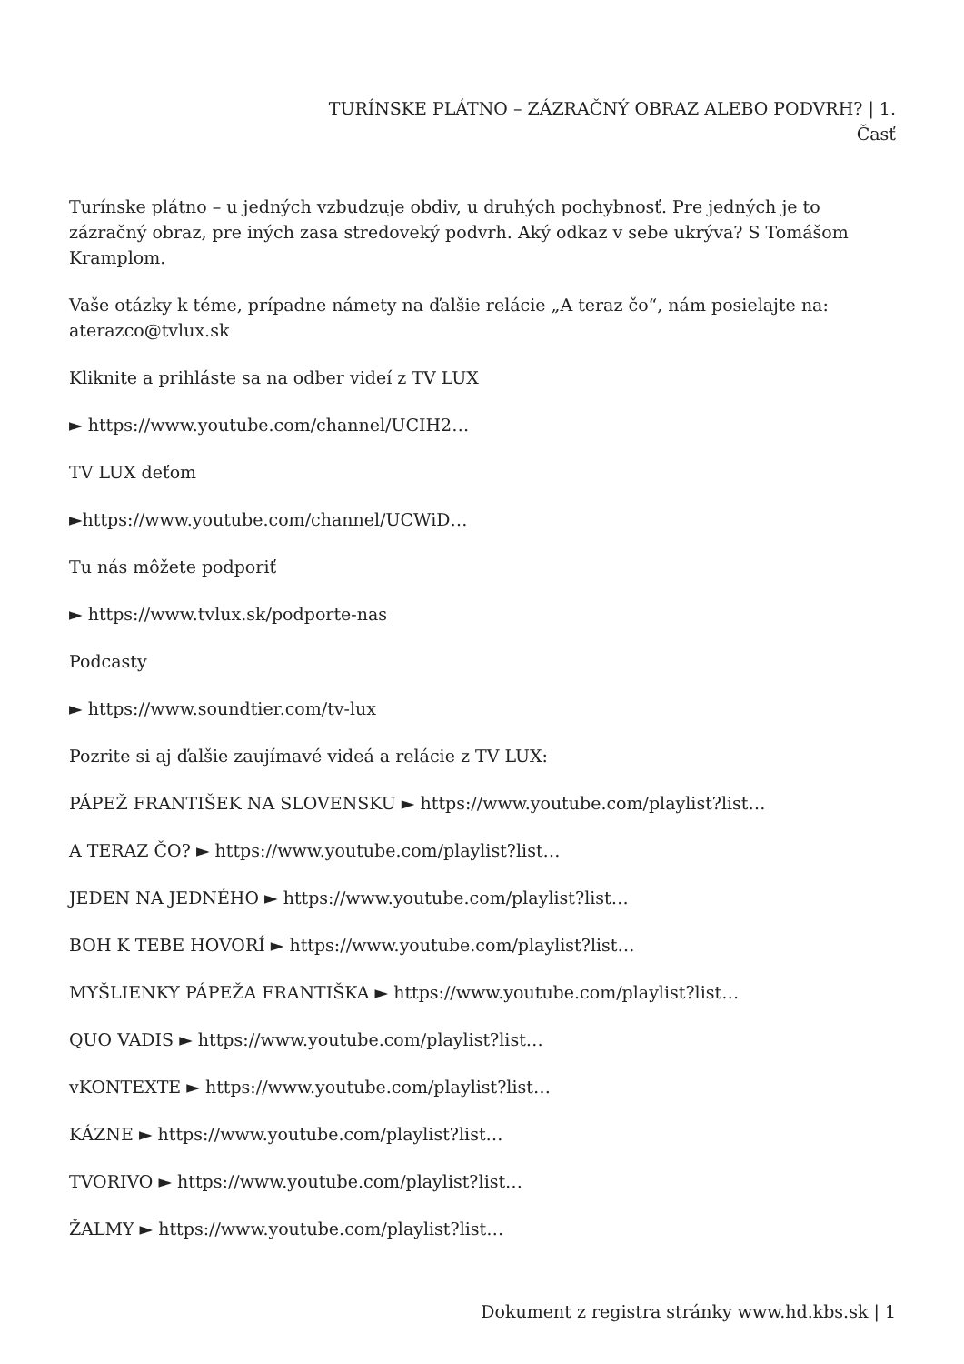TURÍNSKE PLÁTNO – ZÁZRAČNÝ OBRAZ ALEBO PODVRH? | 1.
Časť
Turínske plátno – u jedných vzbudzuje obdiv, u druhých pochybnosť. Pre jedných je to zázračný obraz, pre iných zasa stredoveký podvrh. Aký odkaz v sebe ukrýva? S Tomášom Kramplom.
Vaše otázky k téme, prípadne námety na ďalšie relácie „A teraz čo“, nám posielajte na: aterazco@tvlux.sk
Kliknite a prihláste sa na odber videí z TV LUX
► https://www.youtube.com/channel/UCIH2…
TV LUX deťom
►https://www.youtube.com/channel/UCWiD…
Tu nás môžete podporiť
► https://www.tvlux.sk/podporte-nas
Podcasty
► https://www.soundtier.com/tv-lux
Pozrite si aj ďalšie zaujímavé videá a relácie z TV LUX:
PÁPEŽ FRANTIŠEK NA SLOVENSKU ► https://www.youtube.com/playlist?list…
A TERAZ ČO? ► https://www.youtube.com/playlist?list…
JEDEN NA JEDNÉHO ► https://www.youtube.com/playlist?list…
BOH K TEBE HOVORÍ ► https://www.youtube.com/playlist?list…
MYŠLIENKY PÁPEŽA FRANTIŠKA ► https://www.youtube.com/playlist?list…
QUO VADIS ► https://www.youtube.com/playlist?list…
vKONTEXTE ► https://www.youtube.com/playlist?list…
KÁZNE ► https://www.youtube.com/playlist?list…
TVORIVO ► https://www.youtube.com/playlist?list…
ŽALMY ► https://www.youtube.com/playlist?list…
Dokument z registra stránky www.hd.kbs.sk | 1